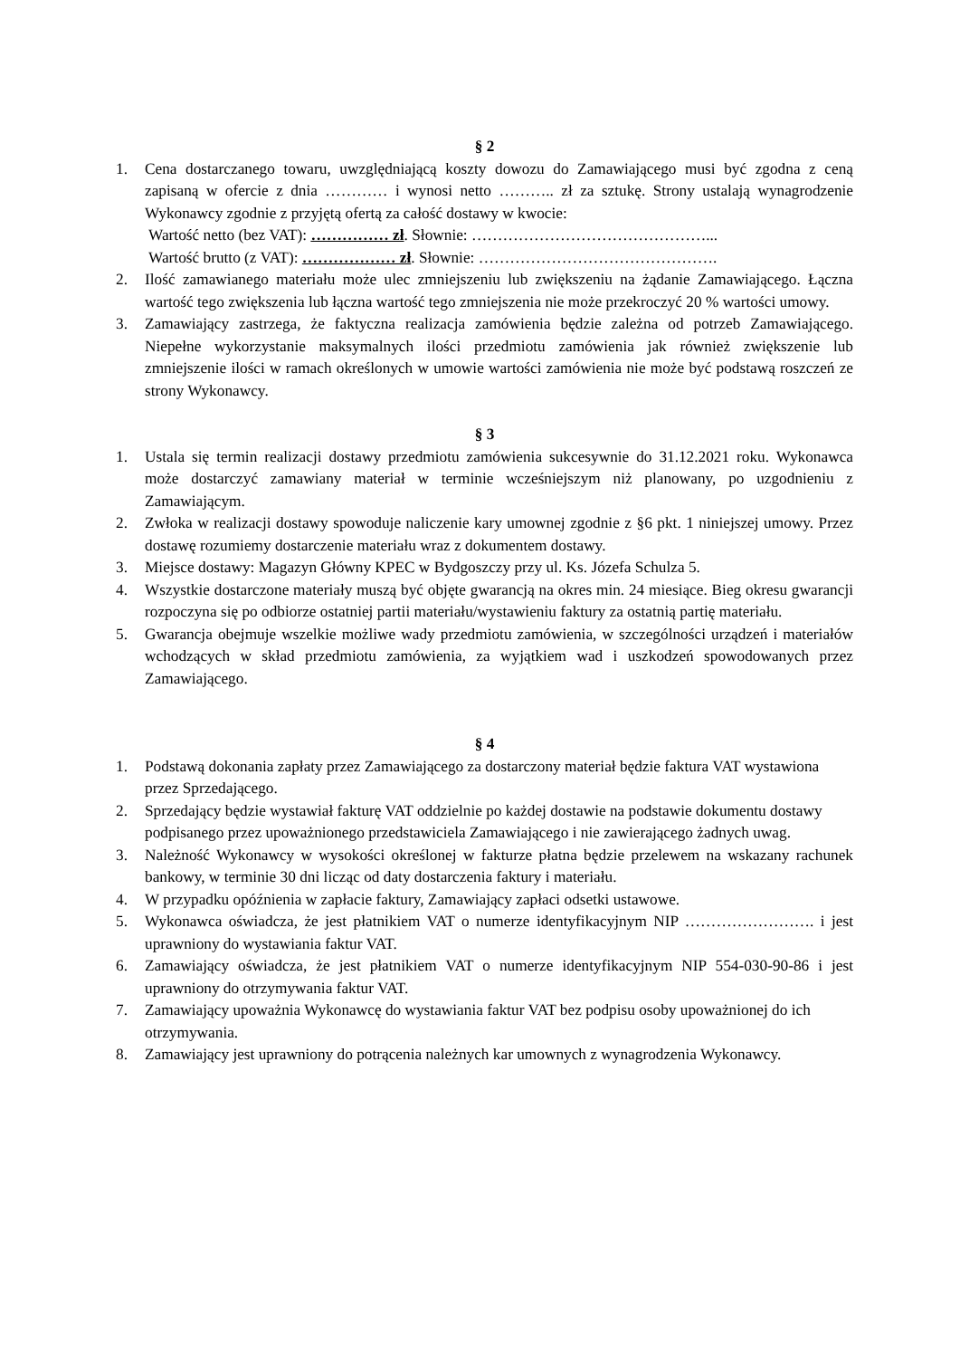§ 2
1. Cena dostarczanego towaru, uwzględniającą koszty dowozu do Zamawiającego musi być zgodna z ceną zapisaną w ofercie z dnia ………… i wynosi netto ……….. zł za sztukę. Strony ustalają wynagrodzenie Wykonawcy zgodnie z przyjętą ofertą za całość dostawy w kwocie:
Wartość netto (bez VAT): …………… zł. Słownie: ………………………………………...
Wartość brutto (z VAT): ……………… zł. Słownie: ……………………………………….
2. Ilość zamawianego materiału może ulec zmniejszeniu lub zwiększeniu na żądanie Zamawiającego. Łączna wartość tego zwiększenia lub łączna wartość tego zmniejszenia nie może przekroczyć 20 % wartości umowy.
3. Zamawiający zastrzega, że faktyczna realizacja zamówienia będzie zależna od potrzeb Zamawiającego. Niepełne wykorzystanie maksymalnych ilości przedmiotu zamówienia jak również zwiększenie lub zmniejszenie ilości w ramach określonych w umowie wartości zamówienia nie może być podstawą roszczeń ze strony Wykonawcy.
§ 3
1. Ustala się termin realizacji dostawy przedmiotu zamówienia sukcesywnie do 31.12.2021 roku. Wykonawca może dostarczyć zamawiany materiał w terminie wcześniejszym niż planowany, po uzgodnieniu z Zamawiającym.
2. Zwłoka w realizacji dostawy spowoduje naliczenie kary umownej zgodnie z §6 pkt. 1 niniejszej umowy. Przez dostawę rozumiemy dostarczenie materiału wraz z dokumentem dostawy.
3. Miejsce dostawy: Magazyn Główny KPEC w Bydgoszczy przy ul. Ks. Józefa Schulza 5.
4. Wszystkie dostarczone materiały muszą być objęte gwarancją na okres min. 24 miesiące. Bieg okresu gwarancji rozpoczyna się po odbiorze ostatniej partii materiału/wystawieniu faktury za ostatnią partię materiału.
5. Gwarancja obejmuje wszelkie możliwe wady przedmiotu zamówienia, w szczególności urządzeń i materiałów wchodzących w skład przedmiotu zamówienia, za wyjątkiem wad i uszkodzeń spowodowanych przez Zamawiającego.
§ 4
1. Podstawą dokonania zapłaty przez Zamawiającego za dostarczony materiał będzie faktura VAT wystawiona przez Sprzedającego.
2. Sprzedający będzie wystawiał fakturę VAT oddzielnie po każdej dostawie na podstawie dokumentu dostawy podpisanego przez upoważnionego przedstawiciela Zamawiającego i nie zawierającego żadnych uwag.
3. Należność Wykonawcy w wysokości określonej w fakturze płatna będzie przelewem na wskazany rachunek bankowy, w terminie 30 dni licząc od daty dostarczenia faktury i materiału.
4. W przypadku opóźnienia w zapłacie faktury, Zamawiający zapłaci odsetki ustawowe.
5. Wykonawca oświadcza, że jest płatnikiem VAT o numerze identyfikacyjnym NIP ……………………. i jest uprawniony do wystawiania faktur VAT.
6. Zamawiający oświadcza, że jest płatnikiem VAT o numerze identyfikacyjnym NIP 554-030-90-86 i jest uprawniony do otrzymywania faktur VAT.
7. Zamawiający upoważnia Wykonawcę do wystawiania faktur VAT bez podpisu osoby upoważnionej do ich otrzymywania.
8. Zamawiający jest uprawniony do potrącenia należnych kar umownych z wynagrodzenia Wykonawcy.